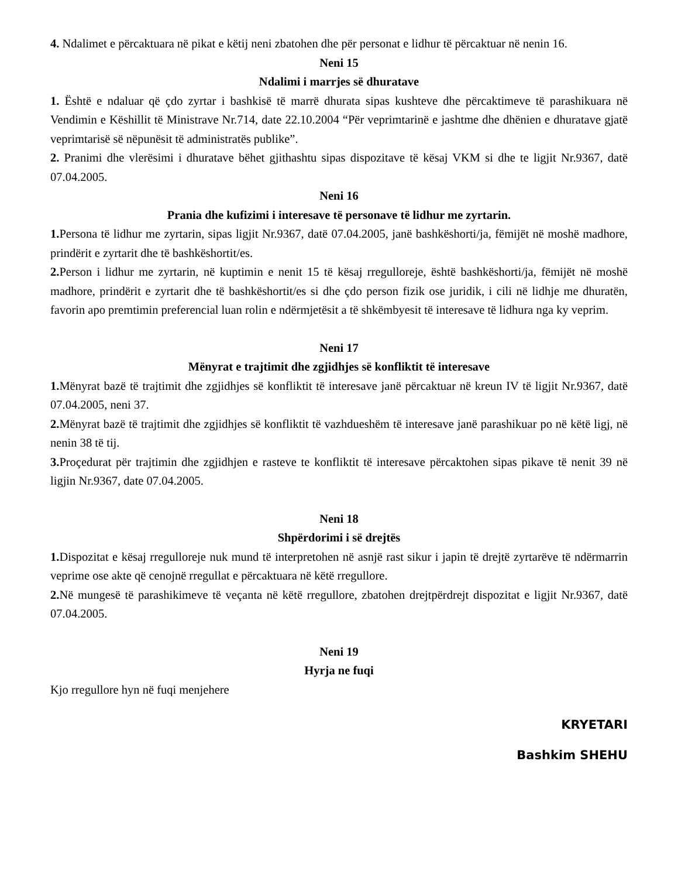4. Ndalimet e përcaktuara në pikat e këtij neni zbatohen dhe për personat e lidhur të përcaktuar në nenin 16.
Neni 15
Ndalimi i marrjes së dhuratave
1. Është e ndaluar që çdo zyrtar i bashkisë të marrë dhurata sipas kushteve dhe përcaktimeve të parashikuara në Vendimin e Këshillit të Ministrave Nr.714, date 22.10.2004 “Për veprimtarinë e jashtme dhe dhënien e dhuratave gjatë veprimtarisë së nëpunësit të administratës publike”.
2. Pranimi dhe vlerësimi i dhuratave bëhet gjithashtu sipas dispozitave të kësaj VKM si dhe te ligjit Nr.9367, datë 07.04.2005.
Neni 16
Prania dhe kufizimi i interesave të personave të lidhur me zyrtarin.
1. Persona të lidhur me zyrtarin, sipas ligjit Nr.9367, datë 07.04.2005, janë bashkëshorti/ja, fëmijët në moshë madhore, prindërit e zyrtarit dhe të bashkëshortit/es.
2. Person i lidhur me zyrtarin, në kuptimin e nenit 15 të kësaj rregulloreje, është bashkëshorti/ja, fëmijët në moshë madhore, prindërit e zyrtarit dhe të bashkëshortit/es si dhe çdo person fizik ose juridik, i cili në lidhje me dhuratën, favorin apo premtimin preferencial luan rolin e ndërmjetësit a të shkëmbyesit të interesave të lidhura nga ky veprim.
Neni 17
Mënyrat e trajtimit dhe zgjidhjes së konfliktit të interesave
1. Mënyrat bazë të trajtimit dhe zgjidhjes së konfliktit të interesave janë përcaktuar në kreun IV të ligjit Nr.9367, datë 07.04.2005, neni 37.
2. Mënyrat bazë të trajtimit dhe zgjidhjes së konfliktit të vazhdueshëm të interesave janë parashikuar po në këtë ligj, në nenin 38 të tij.
3. Proçedurat për trajtimin dhe zgjidhjen e rasteve te konfliktit të interesave përcaktohen sipas pikave të nenit 39 në ligjin Nr.9367, date 07.04.2005.
Neni 18
Shpërdorimi i së drejtës
1. Dispozitat e kësaj rregulloreje nuk mund të interpretohen në asnjë rast sikur i japin të drejtë zyrtarëve të ndërmarrin veprime ose akte që cenojnë rregullat e përcaktuara në këtë rregullore.
2. Në mungesë të parashikimeve të veçanta në këtë rregullore, zbatohen drejtpërdrejt dispozitat e ligjit Nr.9367, datë 07.04.2005.
Neni 19
Hyrja ne fuqi
Kjo rregullore hyn në fuqi menjehere
KRYETARI
Bashkim SHEHU